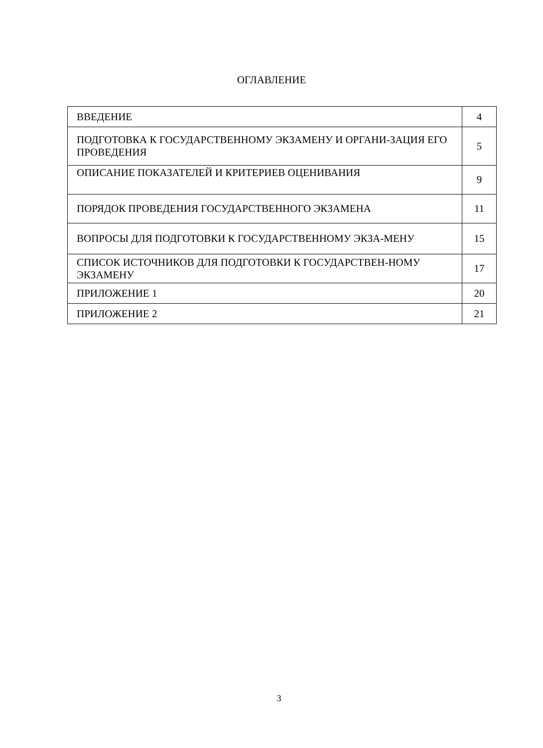ОГЛАВЛЕНИЕ
| ВВЕДЕНИЕ | 4 |
| ПОДГОТОВКА К ГОСУДАРСТВЕННОМУ ЭКЗАМЕНУ И ОРГАНИ-ЗАЦИЯ ЕГО ПРОВЕДЕНИЯ | 5 |
| ОПИСАНИЕ ПОКАЗАТЕЛЕЙ И КРИТЕРИЕВ ОЦЕНИВАНИЯ | 9 |
| ПОРЯДОК ПРОВЕДЕНИЯ ГОСУДАРСТВЕННОГО ЭКЗАМЕНА | 11 |
| ВОПРОСЫ ДЛЯ ПОДГОТОВКИ К ГОСУДАРСТВЕННОМУ ЭКЗА-МЕНУ | 15 |
| СПИСОК ИСТОЧНИКОВ ДЛЯ ПОДГОТОВКИ К ГОСУДАРСТВЕН-НОМУ ЭКЗАМЕНУ | 17 |
| ПРИЛОЖЕНИЕ 1 | 20 |
| ПРИЛОЖЕНИЕ 2 | 21 |
3